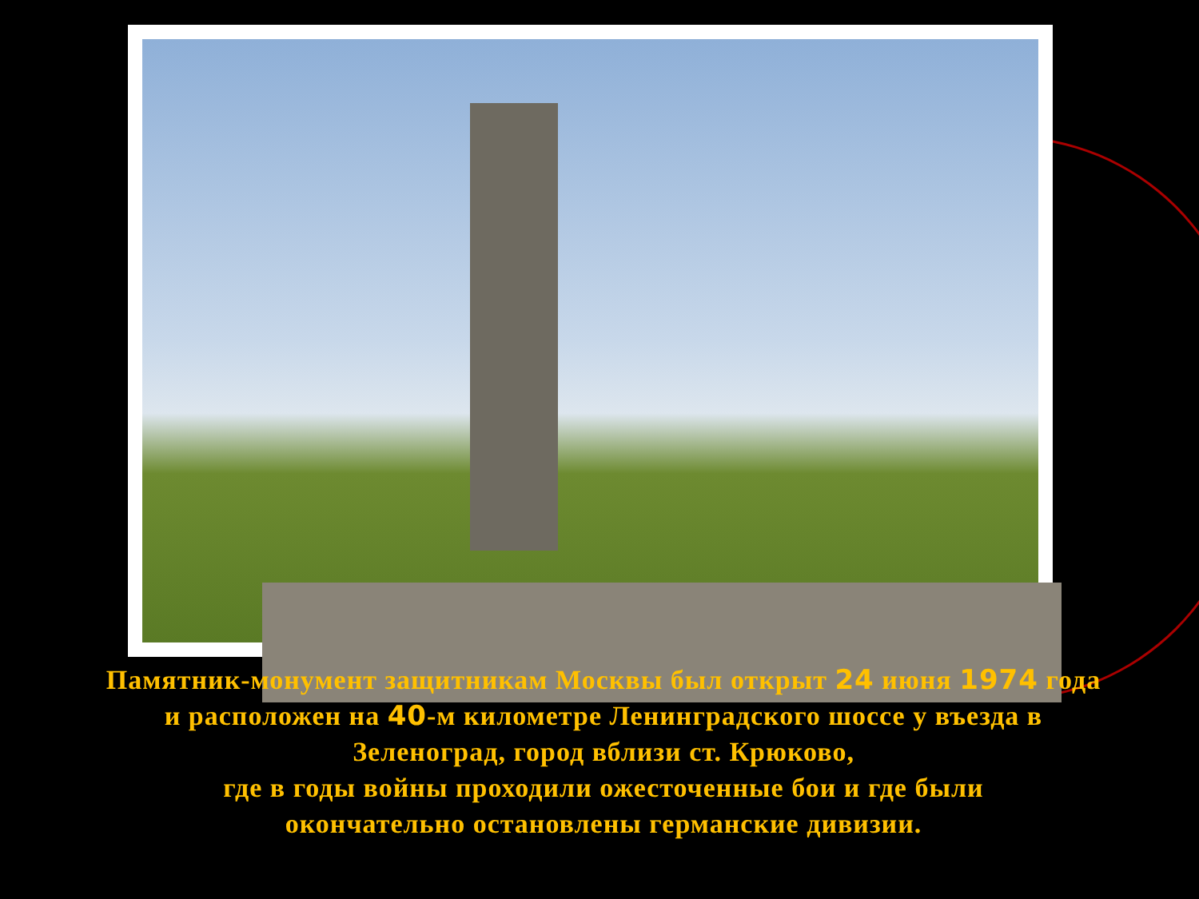Памятник-монумент защитникам Москвы был открыт 24 июня 1974 года
и расположен на 40-м километре Ленинградского шоссе у въезда в
Зеленоград, город вблизи ст. Крюково,
где в годы войны проходили ожесточенные бои и где были
окончательно остановлены германские дивизии.